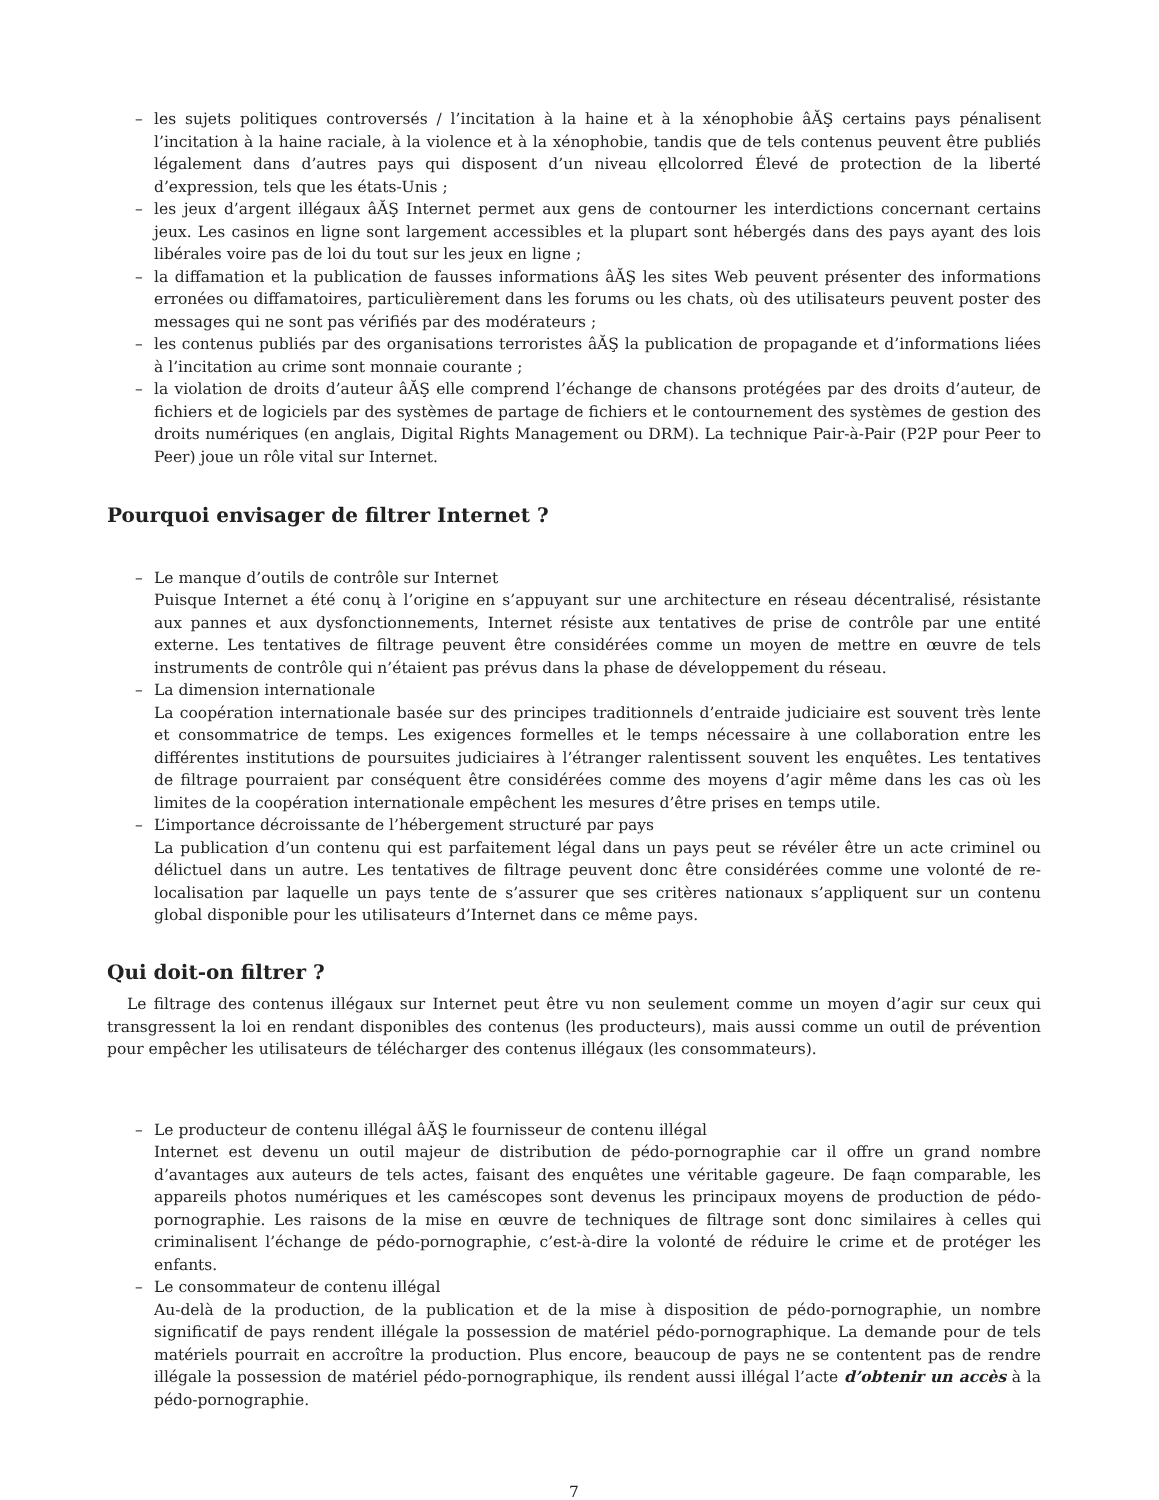– les sujets politiques controversés / l’incitation à la haine et à la xénophobie âĂŞ certains pays pénalisent l’incitation à la haine raciale, à la violence et à la xénophobie, tandis que de tels contenus peuvent être publiés légalement dans d’autres pays qui disposent d’un niveau ęllcolorred Élevé de protection de la liberté d’expression, tels que les états-Unis ;
– les jeux d’argent illégaux âĂŞ Internet permet aux gens de contourner les interdictions concernant certains jeux. Les casinos en ligne sont largement accessibles et la plupart sont hébergés dans des pays ayant des lois libérales voire pas de loi du tout sur les jeux en ligne ;
– la diffamation et la publication de fausses informations âĂŞ les sites Web peuvent présenter des informations erronées ou diffamatoires, particulièrement dans les forums ou les chats, où des utilisateurs peuvent poster des messages qui ne sont pas vérifiés par des modérateurs ;
– les contenus publiés par des organisations terroristes âĂŞ la publication de propagande et d’informations liées à l’incitation au crime sont monnaie courante ;
– la violation de droits d’auteur âĂŞ elle comprend l’échange de chansons protégées par des droits d’auteur, de fichiers et de logiciels par des systèmes de partage de fichiers et le contournement des systèmes de gestion des droits numériques (en anglais, Digital Rights Management ou DRM). La technique Pair-à-Pair (P2P pour Peer to Peer) joue un rôle vital sur Internet.
Pourquoi envisager de filtrer Internet ?
– Le manque d’outils de contrôle sur Internet
Puisque Internet a été conų à l’origine en s’appuyant sur une architecture en réseau décentralisé, résistante aux pannes et aux dysfonctionnements, Internet résiste aux tentatives de prise de contrôle par une entité externe. Les tentatives de filtrage peuvent être considérées comme un moyen de mettre en œuvre de tels instruments de contrôle qui n’étaient pas prévus dans la phase de développement du réseau.
– La dimension internationale
La coopération internationale basée sur des principes traditionnels d’entraide judiciaire est souvent très lente et consommatrice de temps. Les exigences formelles et le temps nécessaire à une collaboration entre les différentes institutions de poursuites judiciaires à l’étranger ralentissent souvent les enquêtes. Les tentatives de filtrage pourraient par conséquent être considérées comme des moyens d’agir même dans les cas où les limites de la coopération internationale empêchent les mesures d’être prises en temps utile.
– L’importance décroissante de l’hébergement structuré par pays
La publication d’un contenu qui est parfaitement légal dans un pays peut se révéler être un acte criminel ou délictuel dans un autre. Les tentatives de filtrage peuvent donc être considérées comme une volonté de re-localisation par laquelle un pays tente de s’assurer que ses critères nationaux s’appliquent sur un contenu global disponible pour les utilisateurs d’Internet dans ce même pays.
Qui doit-on filtrer ?
Le filtrage des contenus illégaux sur Internet peut être vu non seulement comme un moyen d’agir sur ceux qui transgressent la loi en rendant disponibles des contenus (les producteurs), mais aussi comme un outil de prévention pour empêcher les utilisateurs de télécharger des contenus illégaux (les consommateurs).
– Le producteur de contenu illégal âĂŞ le fournisseur de contenu illégal
Internet est devenu un outil majeur de distribution de pédo-pornographie car il offre un grand nombre d’avantages aux auteurs de tels actes, faisant des enquêtes une véritable gageure. De faąn comparable, les appareils photos numériques et les caméscopes sont devenus les principaux moyens de production de pédo-pornographie. Les raisons de la mise en œuvre de techniques de filtrage sont donc similaires à celles qui criminalisent l’échange de pédo-pornographie, c’est-à-dire la volonté de réduire le crime et de protéger les enfants.
– Le consommateur de contenu illégal
Au-delà de la production, de la publication et de la mise à disposition de pédo-pornographie, un nombre significatif de pays rendent illégale la possession de matériel pédo-pornographique. La demande pour de tels matériels pourrait en accroître la production. Plus encore, beaucoup de pays ne se contentent pas de rendre illégale la possession de matériel pédo-pornographique, ils rendent aussi illégal l’acte d’obtenir un accès à la pédo-pornographie.
7